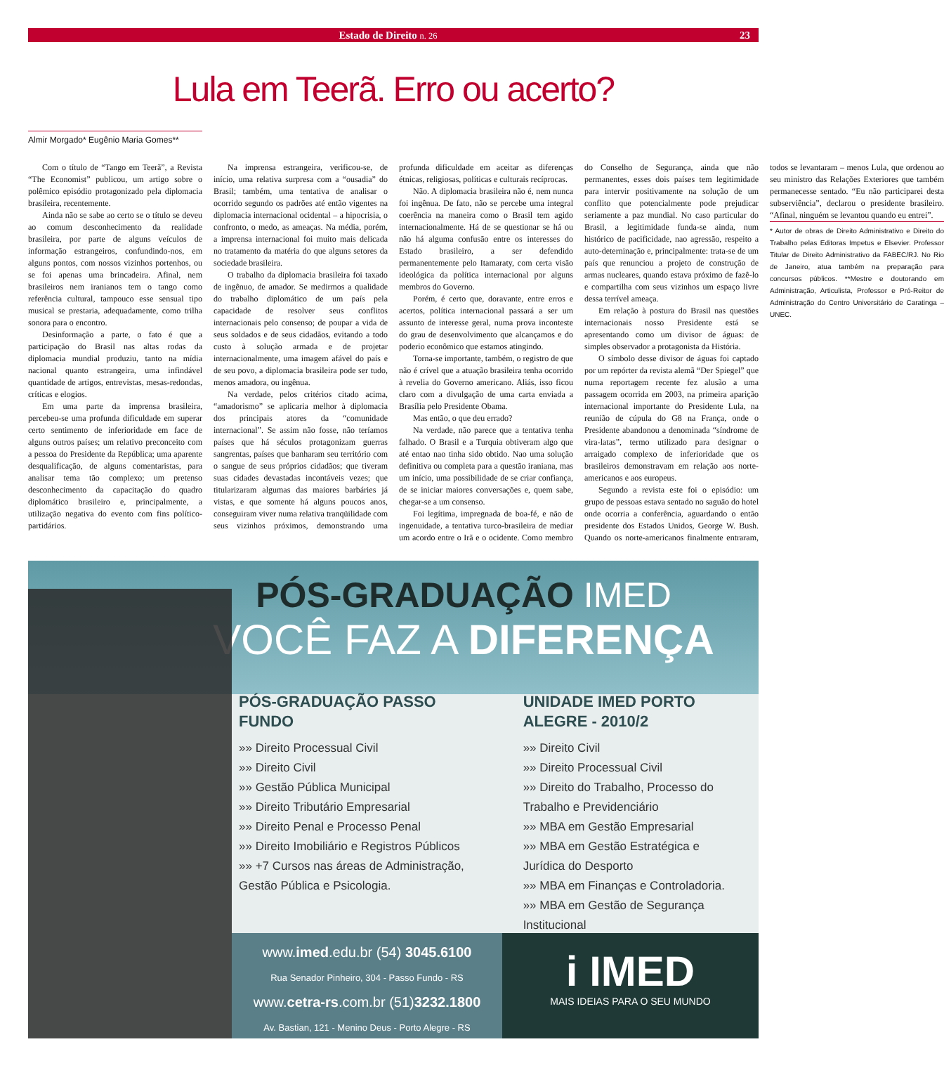Estado de Direito n. 26 23
Lula em Teerã. Erro ou acerto?
Almir Morgado* Eugênio Maria Gomes**
Com o título de “Tango em Teerã”, a Revista “The Economist” publicou, um artigo sobre o polêmico episódio protagonizado pela diplomacia brasileira, recentemente.
Ainda não se sabe ao certo se o título se deveu ao comum desconhecimento da realidade brasileira, por parte de alguns veículos de informação estrangeiros, confundindo-nos, em alguns pontos, com nossos vizinhos portenhos, ou se foi apenas uma brincadeira. Afinal, nem brasileiros nem iranianos tem o tango como referência cultural, tampouco esse sensual tipo musical se prestaria, adequadamente, como trilha sonora para o encontro.
Desinformação a parte, o fato é que a participação do Brasil nas altas rodas da diplomacia mundial produziu, tanto na mídia nacional quanto estrangeira, uma infindável quantidade de artigos, entrevistas, mesas-redondas, críticas e elogios.
Em uma parte da imprensa brasileira, percebeu-se uma profunda dificuldade em superar certo sentimento de inferioridade em face de alguns outros países; um relativo preconceito com a pessoa do Presidente da República; uma aparente desqualificação, de alguns comentaristas, para analisar tema tão complexo; um pretenso desconhecimento da capacitação do quadro diplomático brasileiro e, principalmente, a utilização negativa do evento com fins político- partidários.
Na imprensa estrangeira, verificou-se, de início, uma relativa surpresa com a “ousadia” do Brasil; também, uma tentativa de analisar o ocorrido segundo os padrões até então vigentes na diplomacia internacional ocidental – a hipocrisia, o confronto, o medo, as ameaças. Na média, porém, a imprensa internacional foi muito mais delicada no tratamento da matéria do que alguns setores da sociedade brasileira.
O trabalho da diplomacia brasileira foi taxado de ingênuo, de amador. Se medirmos a qualidade do trabalho diplomático de um país pela capacidade de resolver seus conflitos internacionais pelo consenso; de poupar a vida de seus soldados e de seus cidadãos, evitando a todo custo à solução armada e de projetar internacionalmente, uma imagem afável do país e de seu povo, a diplomacia brasileira pode ser tudo, menos amadora, ou ingênua.
Na verdade, pelos critérios citado acima, “amadorismo” se aplicaria melhor à diplomacia dos principais atores da “comunidade internacional”. Se assim não fosse, não teríamos países que há séculos protagonizam guerras sangrentas, países que banharam seu território com o sangue de seus próprios cidadãos; que tiveram suas cidades devastadas incontáveis vezes; que titularizaram algumas das maiores barbáries já vistas, e que somente há alguns poucos anos, conseguiram viver numa relativa tranqüilidade com seus vizinhos próximos, demonstrando uma profunda dificuldade em aceitar as diferenças étnicas, religiosas, políticas e culturais recíprocas.
Não. A diplomacia brasileira não é, nem nunca foi ingênua. De fato, não se percebe uma integral coerência na maneira como o Brasil tem agido internacionalmente. Há de se questionar se há ou não há alguma confusão entre os interesses do Estado brasileiro, a ser defendido permanentemente pelo Itamaraty, com certa visão ideológica da política internacional por alguns membros do Governo.
Porém, é certo que, doravante, entre erros e acertos, política internacional passará a ser um assunto de interesse geral, numa prova inconteste do grau de desenvolvimento que alcançamos e do poderio econômico que estamos atingindo.
Torna-se importante, também, o registro de que não é crível que a atuação brasileira tenha ocorrido à revelia do Governo americano. Aliás, isso ficou claro com a divulgação de uma carta enviada a Brasília pelo Presidente Obama.
Mas então, o que deu errado?
Na verdade, não parece que a tentativa tenha falhado. O Brasil e a Turquia obtiveram algo que até entao nao tinha sido obtido. Nao uma solução definitiva ou completa para a questão iraniana, mas um início, uma possibilidade de se criar confiança, de se iniciar maiores conversações e, quem sabe, chegar-se a um consenso.
Foi legítima, impregnada de boa-fé, e não de ingenuidade, a tentativa turco-brasileira de mediar um acordo entre o Irã e o ocidente. Como membro do Conselho de Segurança, ainda que não permanentes, esses dois países tem legitimidade para intervir positivamente na solução de um conflito que potencialmente pode prejudicar seriamente a paz mundial. No caso particular do Brasil, a legitimidade funda-se ainda, num histórico de pacificidade, nao agressão, respeito a auto-deterninação e, principalmente: trata-se de um país que renunciou a projeto de construção de armas nucleares, quando estava próximo de fazê-lo e compartilha com seus vizinhos um espaço livre dessa terrível ameaça.
Em relação à postura do Brasil nas questões internacionais nosso Presidente está se apresentando como um divisor de águas: de simples observador a protagonista da História.
O símbolo desse divisor de águas foi captado por um repórter da revista alemã “Der Spiegel” que numa reportagem recente fez alusão a uma passagem ocorrida em 2003, na primeira aparição internacional importante do Presidente Lula, na reunião de cúpula do G8 na França, onde o Presidente abandonou a denominada “síndrome de vira-latas”, termo utilizado para designar o arraigado complexo de inferioridade que os brasileiros demonstravam em relação aos norte-americanos e aos europeus.
Segundo a revista este foi o episódio: um grupo de pessoas estava sentado no saguão do hotel onde ocorria a conferência, aguardando o então presidente dos Estados Unidos, George W. Bush. Quando os norte-americanos finalmente entraram, todos se levantaram – menos Lula, que ordenou ao seu ministro das Relações Exteriores que também permanecesse sentado. “Eu não participarei desta subserviência”, declarou o presidente brasileiro. “Afinal, ninguém se levantou quando eu entrei”.
* Autor de obras de Direito Administrativo e Direito do Trabalho pelas Editoras Impetus e Elsevier. Professor Titular de Direito Administrativo da FABEC/RJ. No Rio de Janeiro, atua também na preparação para concursos públicos. **Mestre e doutorando em Administração, Articulista, Professor e Pró-Reitor de Administração do Centro Universitário de Caratinga – UNEC.
PÓS-GRADUAÇÃO IMED
VOCÊ FAZ A DIFERENÇA
PÓS-GRADUAÇÃO PASSO FUNDO
»» Direito Processual Civil
»» Direito Civil
»» Gestão Pública Municipal
»» Direito Tributário Empresarial
»» Direito Penal e Processo Penal
»» Direito Imobiliário e Registros Públicos
»» +7 Cursos nas áreas de Administração, Gestão Pública e Psicologia.
UNIDADE IMED PORTO ALEGRE - 2010/2
»» Direito Civil
»» Direito Processual Civil
»» Direito do Trabalho, Processo do Trabalho e Previdenciário
»» MBA em Gestão Empresarial
»» MBA em Gestão Estratégica e Jurídica do Desporto
»» MBA em Finanças e Controladoria.
»» MBA em Gestão de Segurança Institucional
www.imed.edu.br (54) 3045.6100
Rua Senador Pinheiro, 304 - Passo Fundo - RS
www.cetra-rs.com.br (51)3232.1800
Av. Bastian, 121 - Menino Deus - Porto Alegre - RS
i IMED
MAIS IDEIAS PARA O SEU MUNDO